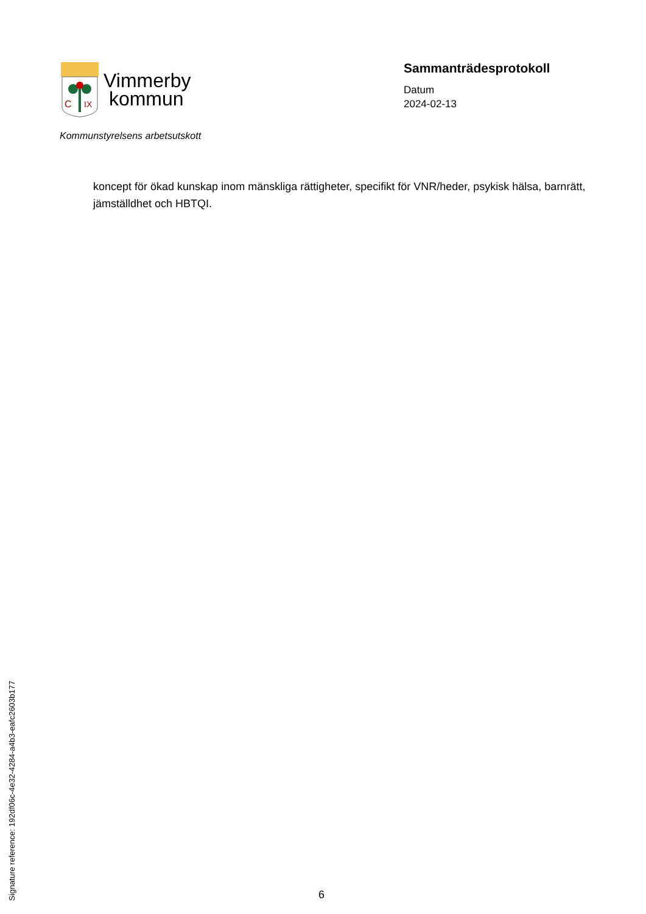C
IX
Vimmerby
kommun
Kommunstyrelsens arbetsutskott
Sammanträdesprotokoll
Datum
2024-02-13
koncept för ökad kunskap inom mänskliga rättigheter, specifikt för VNR/heder, psykisk hälsa, barnrätt, jämställdhet och HBTQI.
Signature reference: 192df06c-4e32-4284-a4b3-eafc2603b177
6